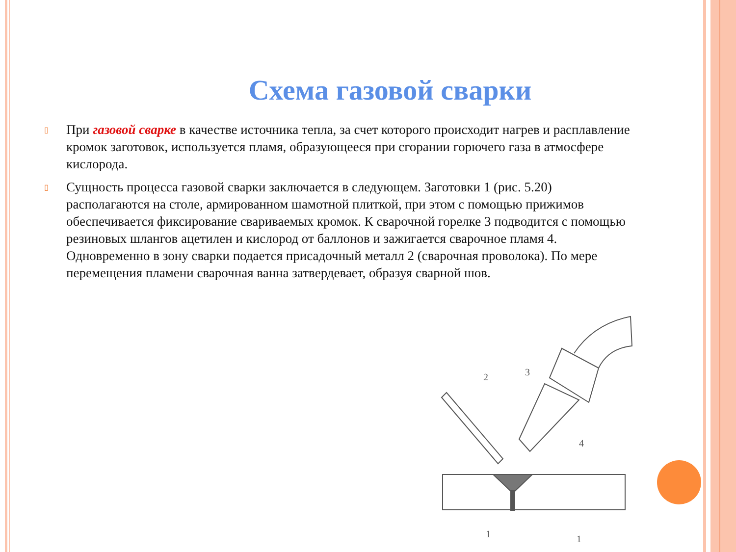Схема газовой сварки
▯ При газовой сварке в качестве источника тепла, за счет которого происходит нагрев и расплавление кромок заготовок, используется пламя, образующееся при сгорании горючего газа в атмосфере кислорода.
▯ Сущность процесса газовой сварки заключается в следующем. Заготовки 1 (рис. 5.20) располагаются на столе, армированном шамотной плиткой, при этом с помощью прижимов обеспечивается фиксирование свариваемых кромок. К сварочной горелке 3 подводится с помощью резиновых шлангов ацетилен и кислород от баллонов и зажигается сварочное пламя 4. Одновременно в зону сварки подается присадочный металл 2 (сварочная проволока). По мере перемещения пламени сварочная ванна затвердевает, образуя сварной шов.
2
3
4
1
1